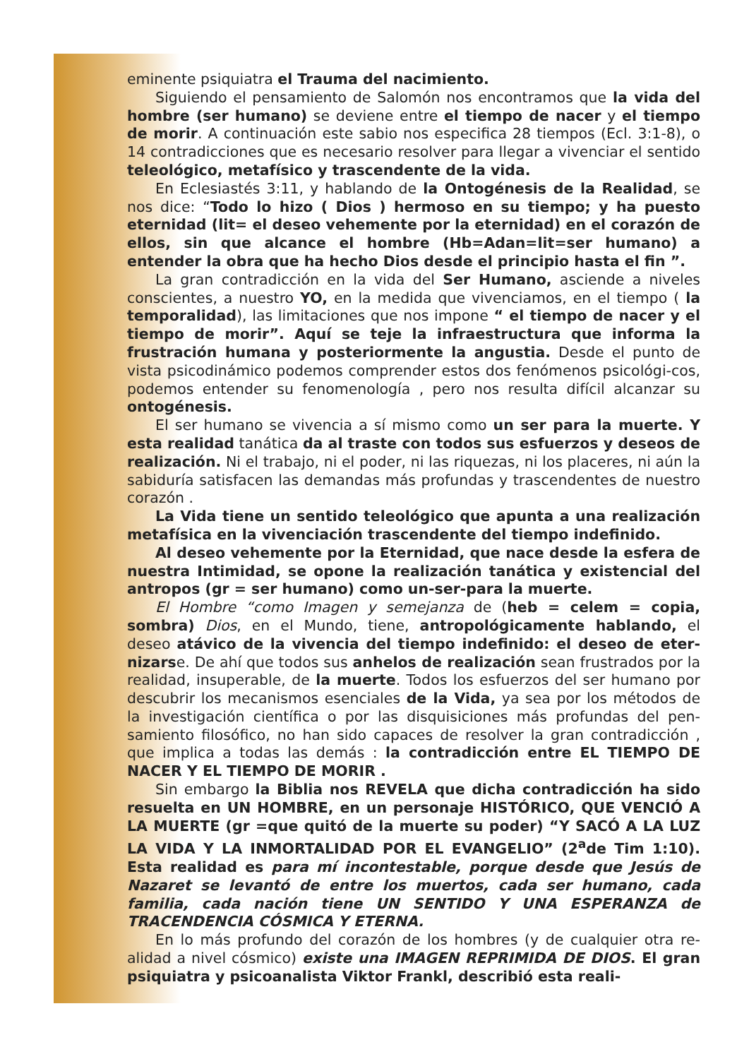eminente psiquiatra el Trauma del nacimiento.
Siguiendo el pensamiento de Salomón nos encontramos que la vida del hombre (ser humano) se deviene entre el tiempo de nacer y el tiempo de morir. A continuación este sabio nos especifica 28 tiempos (Ecl. 3:1-8), o 14 contradicciones que es necesario resolver para llegar a vivenciar el sentido teleológico, metafísico y trascendente de la vida.
En Eclesiastés 3:11, y hablando de la Ontogénesis de la Realidad, se nos dice: “Todo lo hizo ( Dios ) hermoso en su tiempo; y ha puesto eternidad (lit= el deseo vehemente por la eternidad) en el corazón de ellos, sin que alcance el hombre (Hb=Adan=lit=ser humano) a entender la obra que ha hecho Dios desde el principio hasta el fin ”.
La gran contradicción en la vida del Ser Humano, asciende a niveles conscientes, a nuestro YO, en la medida que vivenciamos, en el tiempo ( la temporalidad), las limitaciones que nos impone “ el tiempo de nacer y el tiempo de morir”. Aquí se teje la infraestructura que informa la frustración humana y posteriormente la angustia. Desde el punto de vista psicodinámico podemos comprender estos dos fenómenos psicológi-cos, podemos entender su fenomenología , pero nos resulta difícil alcanzar su ontogénesis.
El ser humano se vivencia a sí mismo como un ser para la muerte. Y esta realidad tanática da al traste con todos sus esfuerzos y deseos de realización. Ni el trabajo, ni el poder, ni las riquezas, ni los placeres, ni aún la sabiduría satisfacen las demandas más profundas y trascendentes de nuestro corazón .
La Vida tiene un sentido teleológico que apunta a una realización metafísica en la vivenciación trascendente del tiempo indefinido.
Al deseo vehemente por la Eternidad, que nace desde la esfera de nuestra Intimidad, se opone la realización tanática y existencial del antropos (gr = ser humano) como un-ser-para la muerte.
El Hombre “como Imagen y semejanza de (heb = celem = copia, sombra) Dios, en el Mundo, tiene, antropológicamente hablando, el deseo atávico de la vivencia del tiempo indefinido: el deseo de eter-nizarse. De ahí que todos sus anhelos de realización sean frustrados por la realidad, insuperable, de la muerte. Todos los esfuerzos del ser humano por descubrir los mecanismos esenciales de la Vida, ya sea por los métodos de la investigación científica o por las disquisiciones más profundas del pen-samiento filosófico, no han sido capaces de resolver la gran contradicción , que implica a todas las demás : la contradicción entre EL TIEMPO DE NACER Y EL TIEMPO DE MORIR .
Sin embargo la Biblia nos REVELA que dicha contradicción ha sido resuelta en UN HOMBRE, en un personaje HISTÓRICO, QUE VENCIÓ A LA MUERTE (gr =que quitó de la muerte su poder) “Y SACÓ A LA LUZ LA VIDA Y LA INMORTALIDAD POR EL EVANGELIO” (2<sup>a</sup>de Tim 1:10). Esta realidad es para mí incontestable, porque desde que Jesús de Nazaret se levantó de entre los muertos, cada ser humano, cada familia, cada nación tiene UN SENTIDO Y UNA ESPERANZA de TRACENDENCIA CÓSMICA Y ETERNA.
En lo más profundo del corazón de los hombres (y de cualquier otra re-alidad a nivel cósmico) existe una IMAGEN REPRIMIDA DE DIOS. El gran psiquiatra y psicoanalista Viktor Frankl, describió esta reali-